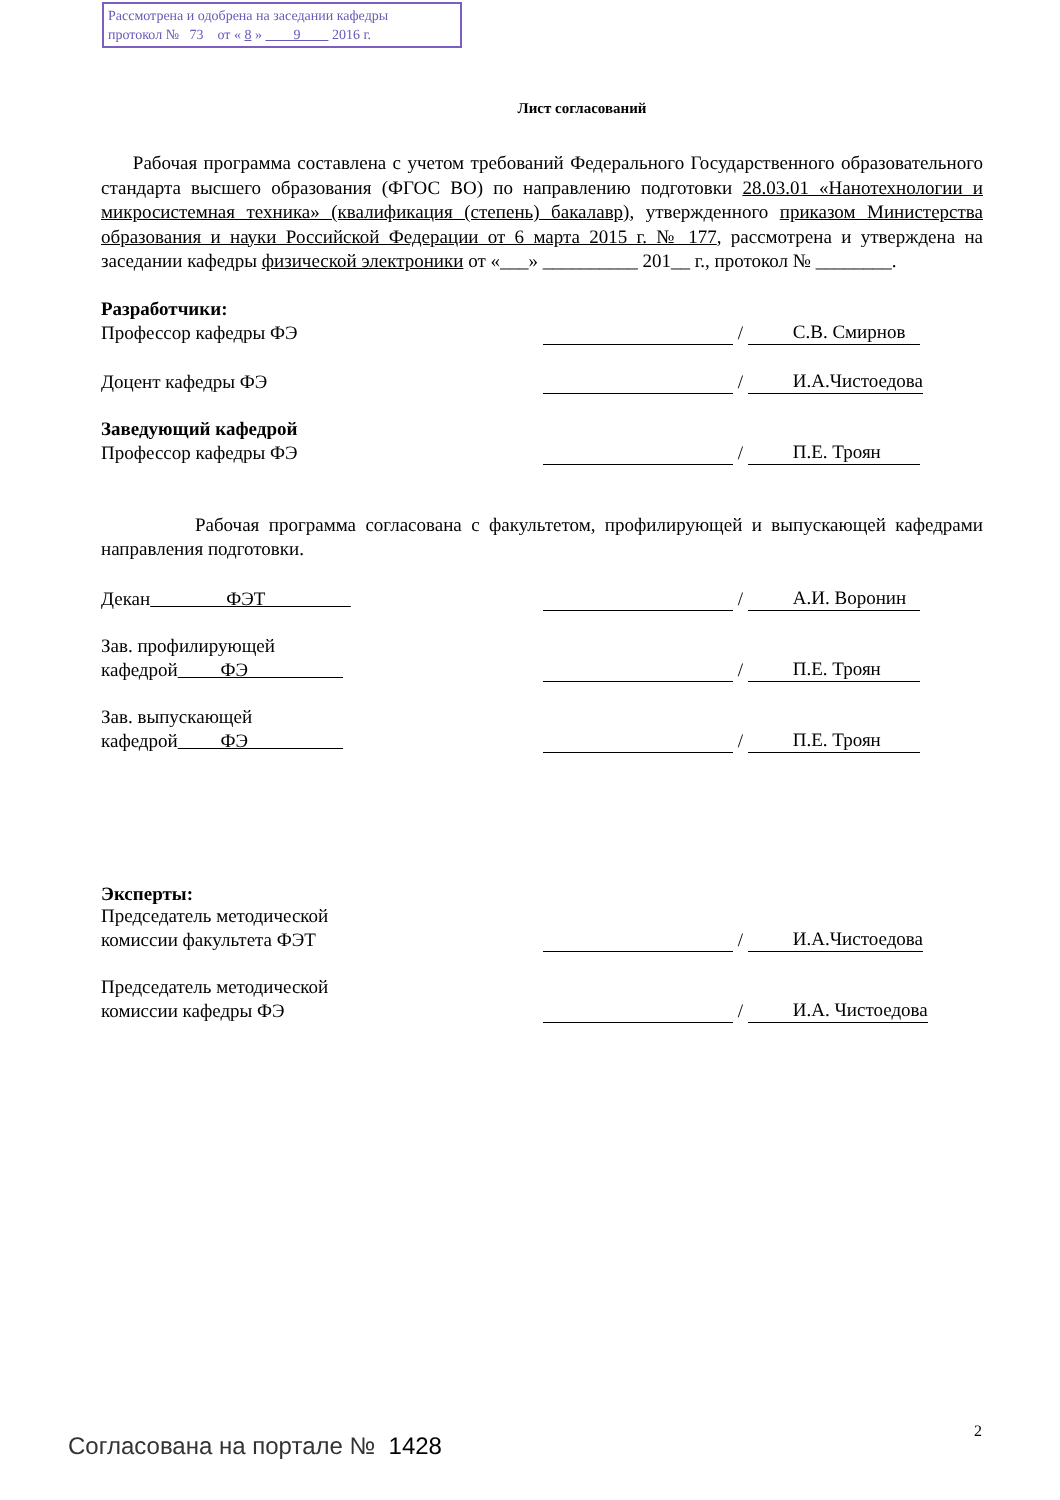Рассмотрена и одобрена на заседании кафедры
протокол № 73 от « 8 » 9 2016 г.
Лист согласований
Рабочая программа составлена с учетом требований Федерального Государственного образовательного стандарта высшего образования (ФГОС ВО) по направлению подготовки 28.03.01 «Нанотехнологии и микросистемная техника» (квалификация (степень) бакалавр), утвержденного приказом Министерства образования и науки Российской Федерации от 6 марта 2015 г. № 177, рассмотрена и утверждена на заседании кафедры физической электроники от «___» __________ 201__ г., протокол № ________.
Разработчики:
Профессор кафедры ФЭ / С.В. Смирнов
Доцент кафедры ФЭ / И.А.Чистоедова
Заведующий кафедрой
Профессор кафедры ФЭ / П.Е. Троян
Рабочая программа согласована с факультетом, профилирующей и выпускающей кафедрами направления подготовки.
Декан ФЭТ / А.И. Воронин
Зав. профилирующей
кафедрой ФЭ / П.Е. Троян
Зав. выпускающей
кафедрой ФЭ / П.Е. Троян
Эксперты:
Председатель методической
комиссии факультета ФЭТ / И.А.Чистоедова
Председатель методической
комиссии кафедры ФЭ / И.А. Чистоедова
2
Согласована на портале № 1428